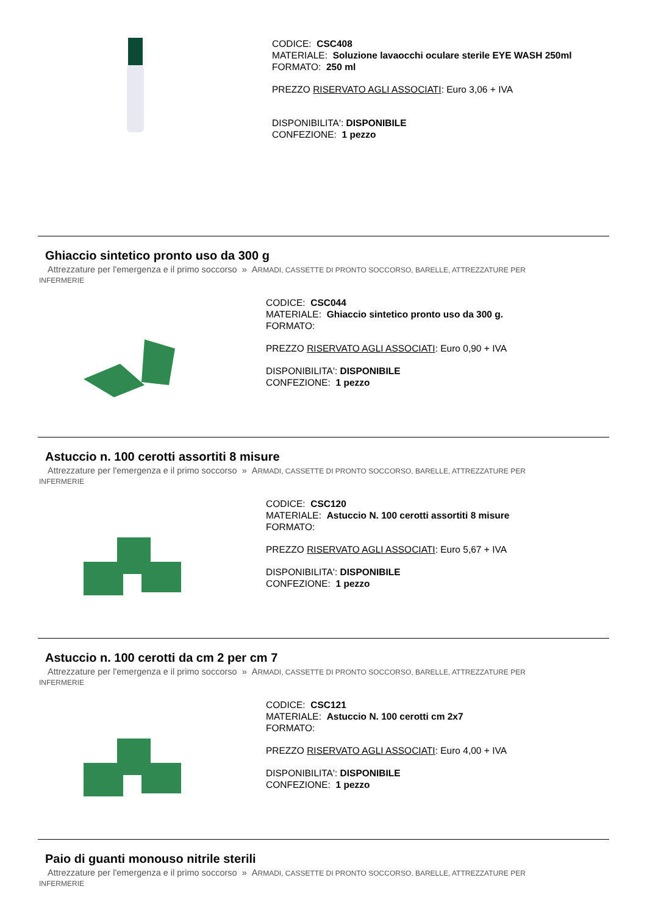CODICE: CSC408
MATERIALE: Soluzione lavaocchi oculare sterile EYE WASH 250ml
FORMATO: 250 ml
PREZZO RISERVATO AGLI ASSOCIATI: Euro 3,06 + IVA
DISPONIBILITA': DISPONIBILE
CONFEZIONE: 1 pezzo
Ghiaccio sintetico pronto uso da 300 g
Attrezzature per l'emergenza e il primo soccorso » ARMADI, CASSETTE DI PRONTO SOCCORSO, BARELLE, ATTREZZATURE PER
INFERMERIE
CODICE: CSC044
MATERIALE: Ghiaccio sintetico pronto uso da 300 g.
FORMATO:
PREZZO RISERVATO AGLI ASSOCIATI: Euro 0,90 + IVA
DISPONIBILITA': DISPONIBILE
CONFEZIONE: 1 pezzo
Astuccio n. 100 cerotti assortiti 8 misure
Attrezzature per l'emergenza e il primo soccorso » ARMADI, CASSETTE DI PRONTO SOCCORSO, BARELLE, ATTREZZATURE PER
INFERMERIE
CODICE: CSC120
MATERIALE: Astuccio N. 100 cerotti assortiti 8 misure
FORMATO:
PREZZO RISERVATO AGLI ASSOCIATI: Euro 5,67 + IVA
DISPONIBILITA': DISPONIBILE
CONFEZIONE: 1 pezzo
Astuccio n. 100 cerotti da cm 2 per cm 7
Attrezzature per l'emergenza e il primo soccorso » ARMADI, CASSETTE DI PRONTO SOCCORSO, BARELLE, ATTREZZATURE PER
INFERMERIE
CODICE: CSC121
MATERIALE: Astuccio N. 100 cerotti cm 2x7
FORMATO:
PREZZO RISERVATO AGLI ASSOCIATI: Euro 4,00 + IVA
DISPONIBILITA': DISPONIBILE
CONFEZIONE: 1 pezzo
Paio di guanti monouso nitrile sterili
Attrezzature per l'emergenza e il primo soccorso » ARMADI, CASSETTE DI PRONTO SOCCORSO, BARELLE, ATTREZZATURE PER
INFERMERIE